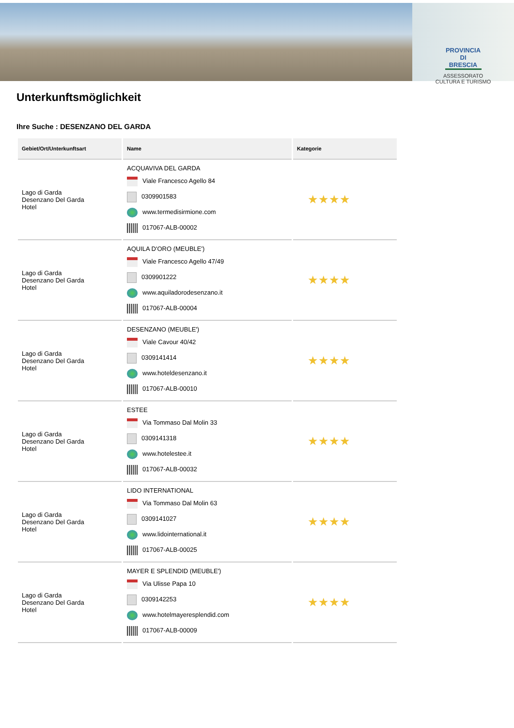PROVINCIA DI BRESCIA
ASSESSORATO
CULTURA E TURISMO
Unterkunftsmöglichkeit
Ihre Suche : DESENZANO DEL GARDA
| Gebiet/Ort/Unterkunftsart | Name | Kategorie |
| --- | --- | --- |
| Lago di Garda Desenzano Del Garda Hotel | ACQUAVIVA DEL GARDA Viale Francesco Agello 84 0309901583 www.termedisirmione.com 017067-ALB-00002 | ★★★★ |
| Lago di Garda Desenzano Del Garda Hotel | AQUILA D'ORO (MEUBLE') Viale Francesco Agello 47/49 0309901222 www.aquiladorodesenzano.it 017067-ALB-00004 | ★★★★ |
| Lago di Garda Desenzano Del Garda Hotel | DESENZANO (MEUBLE') Viale Cavour 40/42 0309141414 www.hoteldesenzano.it 017067-ALB-00010 | ★★★★ |
| Lago di Garda Desenzano Del Garda Hotel | ESTEE Via Tommaso Dal Molin 33 0309141318 www.hotelestee.it 017067-ALB-00032 | ★★★★ |
| Lago di Garda Desenzano Del Garda Hotel | LIDO INTERNATIONAL Via Tommaso Dal Molin 63 0309141027 www.lidointernational.it 017067-ALB-00025 | ★★★★ |
| Lago di Garda Desenzano Del Garda Hotel | MAYER E SPLENDID (MEUBLE') Via Ulisse Papa 10 0309142253 www.hotelmayeresplendid.com 017067-ALB-00009 | ★★★★ |